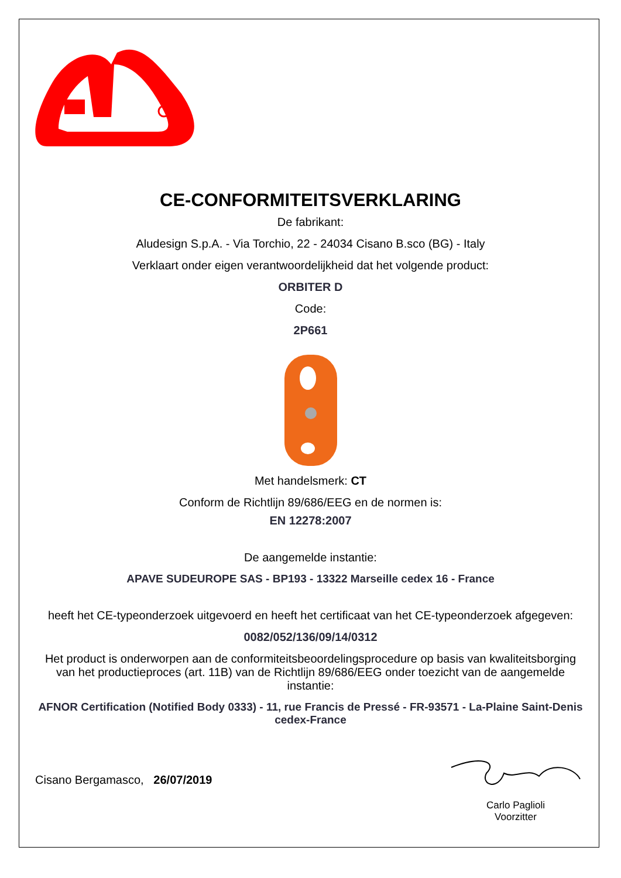CE-CONFORMITEITSVERKLARING
De fabrikant:
Aludesign S.p.A. - Via Torchio, 22 - 24034 Cisano B.sco (BG) - Italy
Verklaart onder eigen verantwoordelijkheid dat het volgende product:
ORBITER D
Code:
2P661
Met handelsmerk: CT
Conform de Richtlijn 89/686/EEG en de normen is:
EN 12278:2007
De aangemelde instantie:
APAVE SUDEUROPE SAS - BP193 - 13322 Marseille cedex 16 - France
heeft het CE-typeonderzoek uitgevoerd en heeft het certificaat van het CE-typeonderzoek afgegeven:
0082/052/136/09/14/0312
Het product is onderworpen aan de conformiteitsbeoordelingsprocedure op basis van kwaliteitsborging van het productieproces (art. 11B) van de Richtlijn 89/686/EEG onder toezicht van de aangemelde instantie:
AFNOR Certification (Notified Body 0333) - 11, rue Francis de Pressé - FR-93571 - La-Plaine Saint-Denis cedex-France
Cisano Bergamasco, 26/07/2019
Carlo Paglioli
Voorzitter